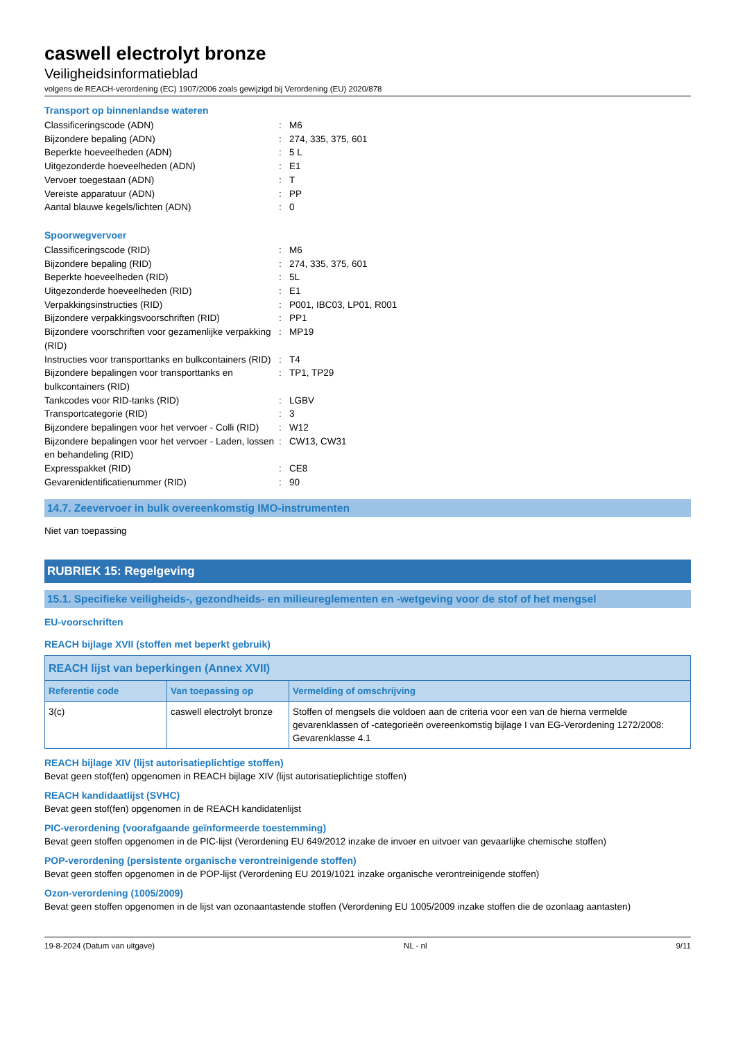caswell electrolyt bronze
Veiligheidsinformatieblad
volgens de REACH-verordening (EC) 1907/2006 zoals gewijzigd bij Verordening (EU) 2020/878
Transport op binnenlandse wateren
| Classificeringscode (ADN) | : | M6 |
| Bijzondere bepaling (ADN) | : | 274, 335, 375, 601 |
| Beperkte hoeveelheden (ADN) | : | 5 L |
| Uitgezonderde hoeveelheden (ADN) | : | E1 |
| Vervoer toegestaan (ADN) | : | T |
| Vereiste apparatuur (ADN) | : | PP |
| Aantal blauwe kegels/lichten (ADN) | : | 0 |
Spoorwegvervoer
| Classificeringscode (RID) | : | M6 |
| Bijzondere bepaling (RID) | : | 274, 335, 375, 601 |
| Beperkte hoeveelheden (RID) | : | 5L |
| Uitgezonderde hoeveelheden (RID) | : | E1 |
| Verpakkingsinstructies (RID) | : | P001, IBC03, LP01, R001 |
| Bijzondere verpakkingsvoorschriften (RID) | : | PP1 |
| Bijzondere voorschriften voor gezamenlijke verpakking (RID) | : | MP19 |
| Instructies voor transporttanks en bulkcontainers (RID) | : | T4 |
| Bijzondere bepalingen voor transporttanks en bulkcontainers (RID) | : | TP1, TP29 |
| Tankcodes voor RID-tanks (RID) | : | LGBV |
| Transportcategorie (RID) | : | 3 |
| Bijzondere bepalingen voor het vervoer - Colli (RID) | : | W12 |
| Bijzondere bepalingen voor het vervoer - Laden, lossen en behandeling (RID) | : | CW13, CW31 |
| Expresspakket (RID) | : | CE8 |
| Gevarenidentificatienummer (RID) | : | 90 |
14.7. Zeevervoer in bulk overeenkomstig IMO-instrumenten
Niet van toepassing
RUBRIEK 15: Regelgeving
15.1. Specifieke veiligheids-, gezondheids- en milieureglementen en -wetgeving voor de stof of het mengsel
EU-voorschriften
REACH bijlage XVII (stoffen met beperkt gebruik)
| REACH lijst van beperkingen (Annex XVII) | | |
| --- | --- | --- |
| Referentie code | Van toepassing op | Vermelding of omschrijving |
| 3(c) | caswell electrolyt bronze | Stoffen of mengsels die voldoen aan de criteria voor een van de hierna vermelde gevarenklassen of -categorieën overeenkomstig bijlage I van EG-Verordening 1272/2008: Gevarenklasse 4.1 |
REACH bijlage XIV (lijst autorisatieplichtige stoffen)
Bevat geen stof(fen) opgenomen in REACH bijlage XIV (lijst autorisatieplichtige stoffen)
REACH kandidaatlijst (SVHC)
Bevat geen stof(fen) opgenomen in de REACH kandidatenlijst
PIC-verordening (voorafgaande geïnformeerde toestemming)
Bevat geen stoffen opgenomen in de PIC-lijst (Verordening EU 649/2012 inzake de invoer en uitvoer van gevaarlijke chemische stoffen)
POP-verordening (persistente organische verontreinigende stoffen)
Bevat geen stoffen opgenomen in de POP-lijst (Verordening EU 2019/1021 inzake organische verontreinigende stoffen)
Ozon-verordening (1005/2009)
Bevat geen stoffen opgenomen in de lijst van ozonaantastende stoffen (Verordening EU 1005/2009 inzake stoffen die de ozonlaag aantasten)
19-8-2024 (Datum van uitgave) NL - nl 9/11